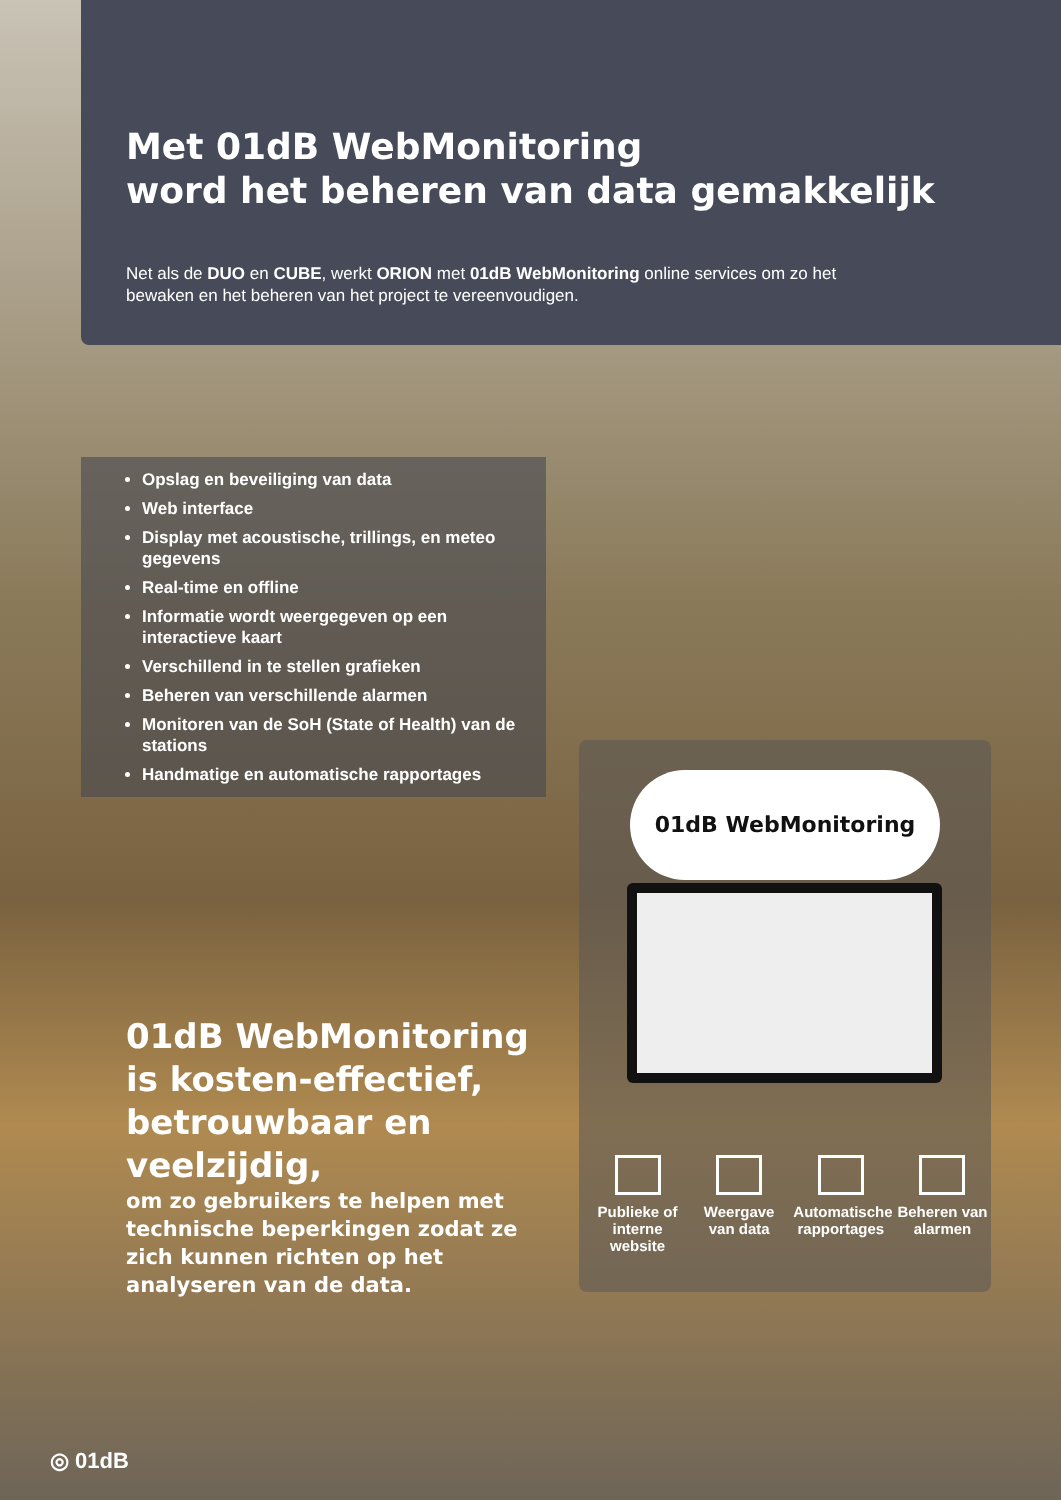Met 01dB WebMonitoring
word het beheren van data gemakkelijk
Net als de DUO en CUBE, werkt ORION met 01dB WebMonitoring online services om zo het bewaken en het beheren van het project te vereenvoudigen.
Opslag en beveiliging van data
Web interface
Display met acoustische, trillings, en meteo gegevens
Real-time en offline
Informatie wordt weergegeven op een interactieve kaart
Verschillend in te stellen grafieken
Beheren van verschillende alarmen
Monitoren van de SoH (State of Health) van de stations
Handmatige en automatische rapportages
01dB WebMonitoring
Publieke of interne website
Weergave van data
Automatische rapportages
Beheren van alarmen
01dB WebMonitoring is kosten-effectief, betrouwbaar en veelzijdig,
om zo gebruikers te helpen met technische beperkingen zodat ze zich kunnen richten op het analyseren van de data.
◎ 01dB